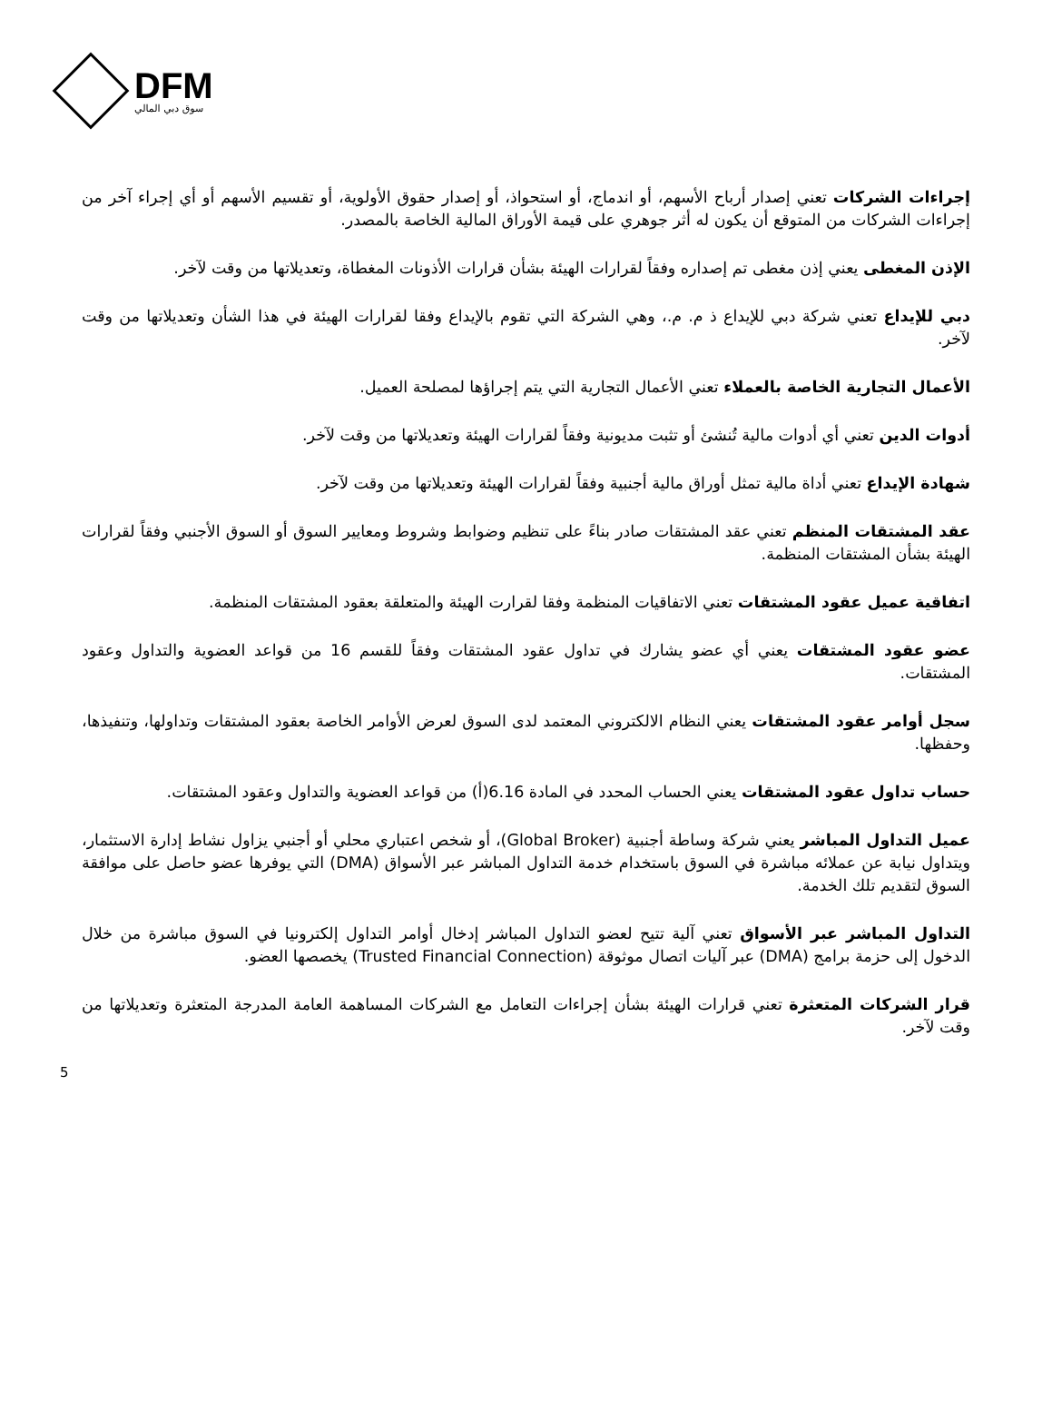DFM
سوق دبي المالي
إجراءات الشركات تعني إصدار أرباح الأسهم، أو اندماج، أو استحواذ، أو إصدار حقوق الأولوية، أو تقسيم الأسهم أو أي إجراء آخر من إجراءات الشركات من المتوقع أن يكون له أثر جوهري على قيمة الأوراق المالية الخاصة بالمصدر.
الإذن المغطى يعني إذن مغطى تم إصداره وفقاً لقرارات الهيئة بشأن قرارات الأذونات المغطاة، وتعديلاتها من وقت لآخر.
دبي للإيداع تعني شركة دبي للإيداع ذ م. م.، وهي الشركة التي تقوم بالإيداع وفقا لقرارات الهيئة في هذا الشأن وتعديلاتها من وقت لآخر.
الأعمال التجارية الخاصة بالعملاء تعني الأعمال التجارية التي يتم إجراؤها لمصلحة العميل.
أدوات الدين تعني أي أدوات مالية تُنشئ أو تثبت مديونية وفقاً لقرارات الهيئة وتعديلاتها من وقت لآخر.
شهادة الإيداع تعني أداة مالية تمثل أوراق مالية أجنبية وفقاً لقرارات الهيئة وتعديلاتها من وقت لآخر.
عقد المشتقات المنظم تعني عقد المشتقات صادر بناءً على تنظيم وضوابط وشروط ومعايير السوق أو السوق الأجنبي وفقاً لقرارات الهيئة بشأن المشتقات المنظمة.
اتفاقية عميل عقود المشتقات تعني الاتفاقيات المنظمة وفقا لقرارت الهيئة والمتعلقة بعقود المشتقات المنظمة.
عضو عقود المشتقات يعني أي عضو يشارك في تداول عقود المشتقات وفقاً للقسم 16 من قواعد العضوية والتداول وعقود المشتقات.
سجل أوامر عقود المشتقات يعني النظام الالكتروني المعتمد لدى السوق لعرض الأوامر الخاصة بعقود المشتقات وتداولها، وتنفيذها، وحفظها.
حساب تداول عقود المشتقات يعني الحساب المحدد في المادة 6.16(أ) من قواعد العضوية والتداول وعقود المشتقات.
عميل التداول المباشر يعني شركة وساطة أجنبية (Global Broker)، أو شخص اعتباري محلي أو أجنبي يزاول نشاط إدارة الاستثمار، ويتداول نيابة عن عملائه مباشرة في السوق باستخدام خدمة التداول المباشر عبر الأسواق (DMA) التي يوفرها عضو حاصل على موافقة السوق لتقديم تلك الخدمة.
التداول المباشر عبر الأسواق تعني آلية تتيح لعضو التداول المباشر إدخال أوامر التداول إلكترونيا في السوق مباشرة من خلال الدخول إلى حزمة برامج (DMA) عبر آليات اتصال موثوقة (Trusted Financial Connection) يخصصها العضو.
قرار الشركات المتعثرة تعني قرارات الهيئة بشأن إجراءات التعامل مع الشركات المساهمة العامة المدرجة المتعثرة وتعديلاتها من وقت لآخر.
5